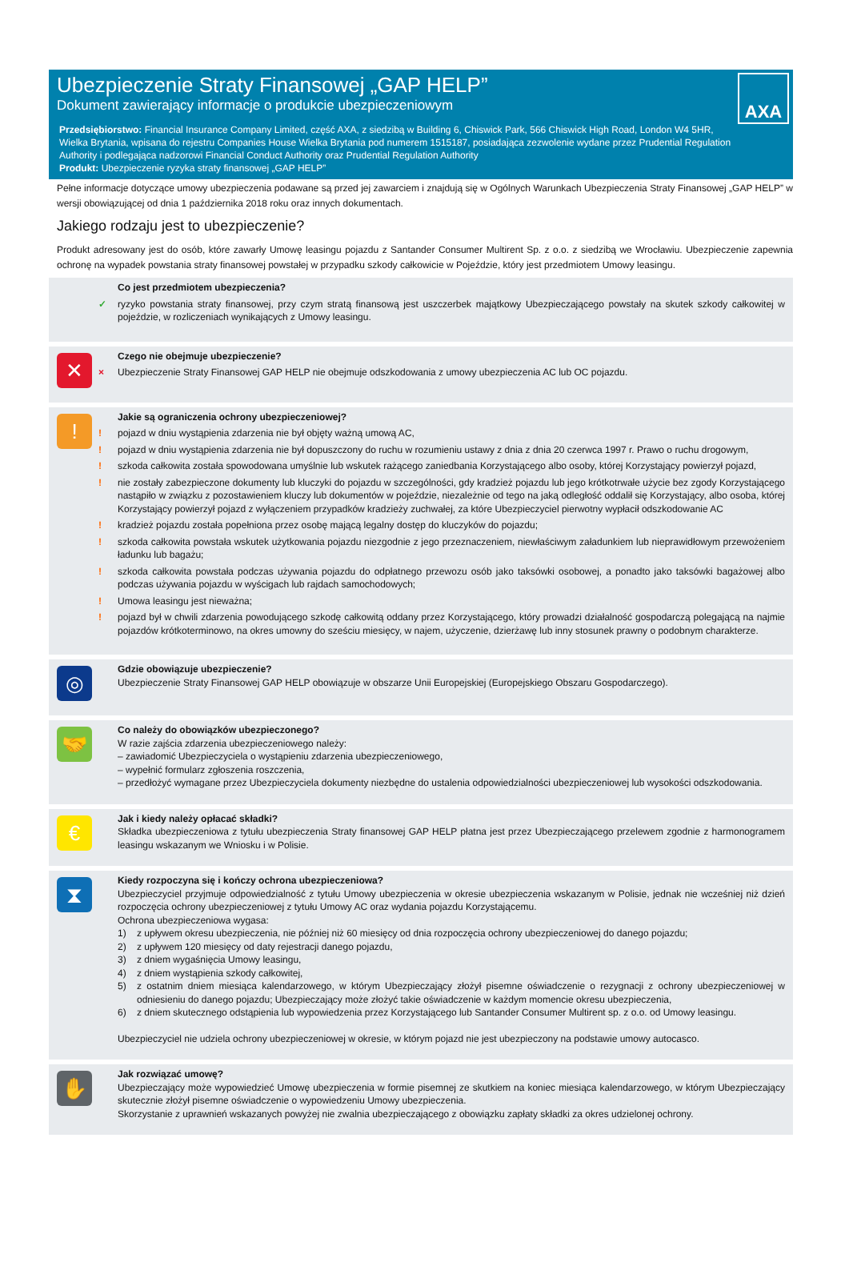Ubezpieczenie Straty Finansowej „GAP HELP”
Dokument zawierający informacje o produkcie ubezpieczeniowym
Przedsiębiorstwo: Financial Insurance Company Limited, część AXA, z siedzibą w Building 6, Chiswick Park, 566 Chiswick High Road, London W4 5HR, Wielka Brytania, wpisana do rejestru Companies House Wielka Brytania pod numerem 1515187, posiadająca zezwolenie wydane przez Prudential Regulation Authority i podlegająca nadzorowi Financial Conduct Authority oraz Prudential Regulation Authority
Produkt: Ubezpieczenie ryzyka straty finansowej „GAP HELP”
AXA
Pełne informacje dotyczące umowy ubezpieczenia podawane są przed jej zawarciem i znajdują się w Ogólnych Warunkach Ubezpieczenia Straty Finansowej „GAP HELP” w wersji obowiązującej od dnia 1 października 2018 roku oraz innych dokumentach.
Jakiego rodzaju jest to ubezpieczenie?
Produkt adresowany jest do osób, które zawarły Umowę leasingu pojazdu z Santander Consumer Multirent Sp. z o.o. z siedzibą we Wrocławiu. Ubezpieczenie zapewnia ochronę na wypadek powstania straty finansowej powstałej w przypadku szkody całkowicie w Pojeździe, który jest przedmiotem Umowy leasingu.
Co jest przedmiotem ubezpieczenia?
✓ ryzyko powstania straty finansowej, przy czym stratą finansową jest uszczerbek majątkowy Ubezpieczającego powstały na skutek szkody całkowitej w pojeździe, w rozliczeniach wynikających z Umowy leasingu.
✕
Czego nie obejmuje ubezpieczenie?
× Ubezpieczenie Straty Finansowej GAP HELP nie obejmuje odszkodowania z umowy ubezpieczenia AC lub OC pojazdu.
!
Jakie są ograniczenia ochrony ubezpieczeniowej?
! pojazd w dniu wystąpienia zdarzenia nie był objęty ważną umową AC,
! pojazd w dniu wystąpienia zdarzenia nie był dopuszczony do ruchu w rozumieniu ustawy z dnia z dnia 20 czerwca 1997 r. Prawo o ruchu drogowym,
! szkoda całkowita została spowodowana umyślnie lub wskutek rażącego zaniedbania Korzystającego albo osoby, której Korzystający powierzył pojazd,
! nie zostały zabezpieczone dokumenty lub kluczyki do pojazdu w szczególności, gdy kradzież pojazdu lub jego krótkotrwałe użycie bez zgody Korzystającego nastąpiło w związku z pozostawieniem kluczy lub dokumentów w pojeździe, niezależnie od tego na jaką odległość oddalił się Korzystający, albo osoba, której Korzystający powierzył pojazd z wyłączeniem przypadków kradzieży zuchwałej, za które Ubezpieczyciel pierwotny wypłacił odszkodowanie AC
! kradzież pojazdu została popełniona przez osobę mającą legalny dostęp do kluczyków do pojazdu;
! szkoda całkowita powstała wskutek użytkowania pojazdu niezgodnie z jego przeznaczeniem, niewłaściwym załadunkiem lub nieprawidłowym przewożeniem ładunku lub bagażu;
! szkoda całkowita powstała podczas używania pojazdu do odpłatnego przewozu osób jako taksówki osobowej, a ponadto jako taksówki bagażowej albo podczas używania pojazdu w wyścigach lub rajdach samochodowych;
! Umowa leasingu jest nieważna;
! pojazd był w chwili zdarzenia powodującego szkodę całkowitą oddany przez Korzystającego, który prowadzi działalność gospodarczą polegającą na najmie pojazdów krótkoterminowo, na okres umowny do sześciu miesięcy, w najem, użyczenie, dzierżawę lub inny stosunek prawny o podobnym charakterze.
◎
Gdzie obowiązuje ubezpieczenie?
Ubezpieczenie Straty Finansowej GAP HELP obowiązuje w obszarze Unii Europejskiej (Europejskiego Obszaru Gospodarczego).
🤝
Co należy do obowiązków ubezpieczonego?
W razie zajścia zdarzenia ubezpieczeniowego należy:
– zawiadomić Ubezpieczyciela o wystąpieniu zdarzenia ubezpieczeniowego,
– wypełnić formularz zgłoszenia roszczenia,
– przedłożyć wymagane przez Ubezpieczyciela dokumenty niezbędne do ustalenia odpowiedzialności ubezpieczeniowej lub wysokości odszkodowania.
€
Jak i kiedy należy opłacać składki?
Składka ubezpieczeniowa z tytułu ubezpieczenia Straty finansowej GAP HELP płatna jest przez Ubezpieczającego przelewem zgodnie z harmonogramem leasingu wskazanym we Wniosku i w Polisie.
⧗
Kiedy rozpoczyna się i kończy ochrona ubezpieczeniowa?
Ubezpieczyciel przyjmuje odpowiedzialność z tytułu Umowy ubezpieczenia w okresie ubezpieczenia wskazanym w Polisie, jednak nie wcześniej niż dzień rozpoczęcia ochrony ubezpieczeniowej z tytułu Umowy AC oraz wydania pojazdu Korzystającemu.
Ochrona ubezpieczeniowa wygasa:
1) z upływem okresu ubezpieczenia, nie później niż 60 miesięcy od dnia rozpoczęcia ochrony ubezpieczeniowej do danego pojazdu;
2) z upływem 120 miesięcy od daty rejestracji danego pojazdu,
3) z dniem wygaśnięcia Umowy leasingu,
4) z dniem wystąpienia szkody całkowitej,
5) z ostatnim dniem miesiąca kalendarzowego, w którym Ubezpieczający złożył pisemne oświadczenie o rezygnacji z ochrony ubezpieczeniowej w odniesieniu do danego pojazdu; Ubezpieczający może złożyć takie oświadczenie w każdym momencie okresu ubezpieczenia,
6) z dniem skutecznego odstąpienia lub wypowiedzenia przez Korzystającego lub Santander Consumer Multirent sp. z o.o. od Umowy leasingu.
Ubezpieczyciel nie udziela ochrony ubezpieczeniowej w okresie, w którym pojazd nie jest ubezpieczony na podstawie umowy autocasco.
✋
Jak rozwiązać umowę?
Ubezpieczający może wypowiedzieć Umowę ubezpieczenia w formie pisemnej ze skutkiem na koniec miesiąca kalendarzowego, w którym Ubezpieczający skutecznie złożył pisemne oświadczenie o wypowiedzeniu Umowy ubezpieczenia.
Skorzystanie z uprawnień wskazanych powyżej nie zwalnia ubezpieczającego z obowiązku zapłaty składki za okres udzielonej ochrony.